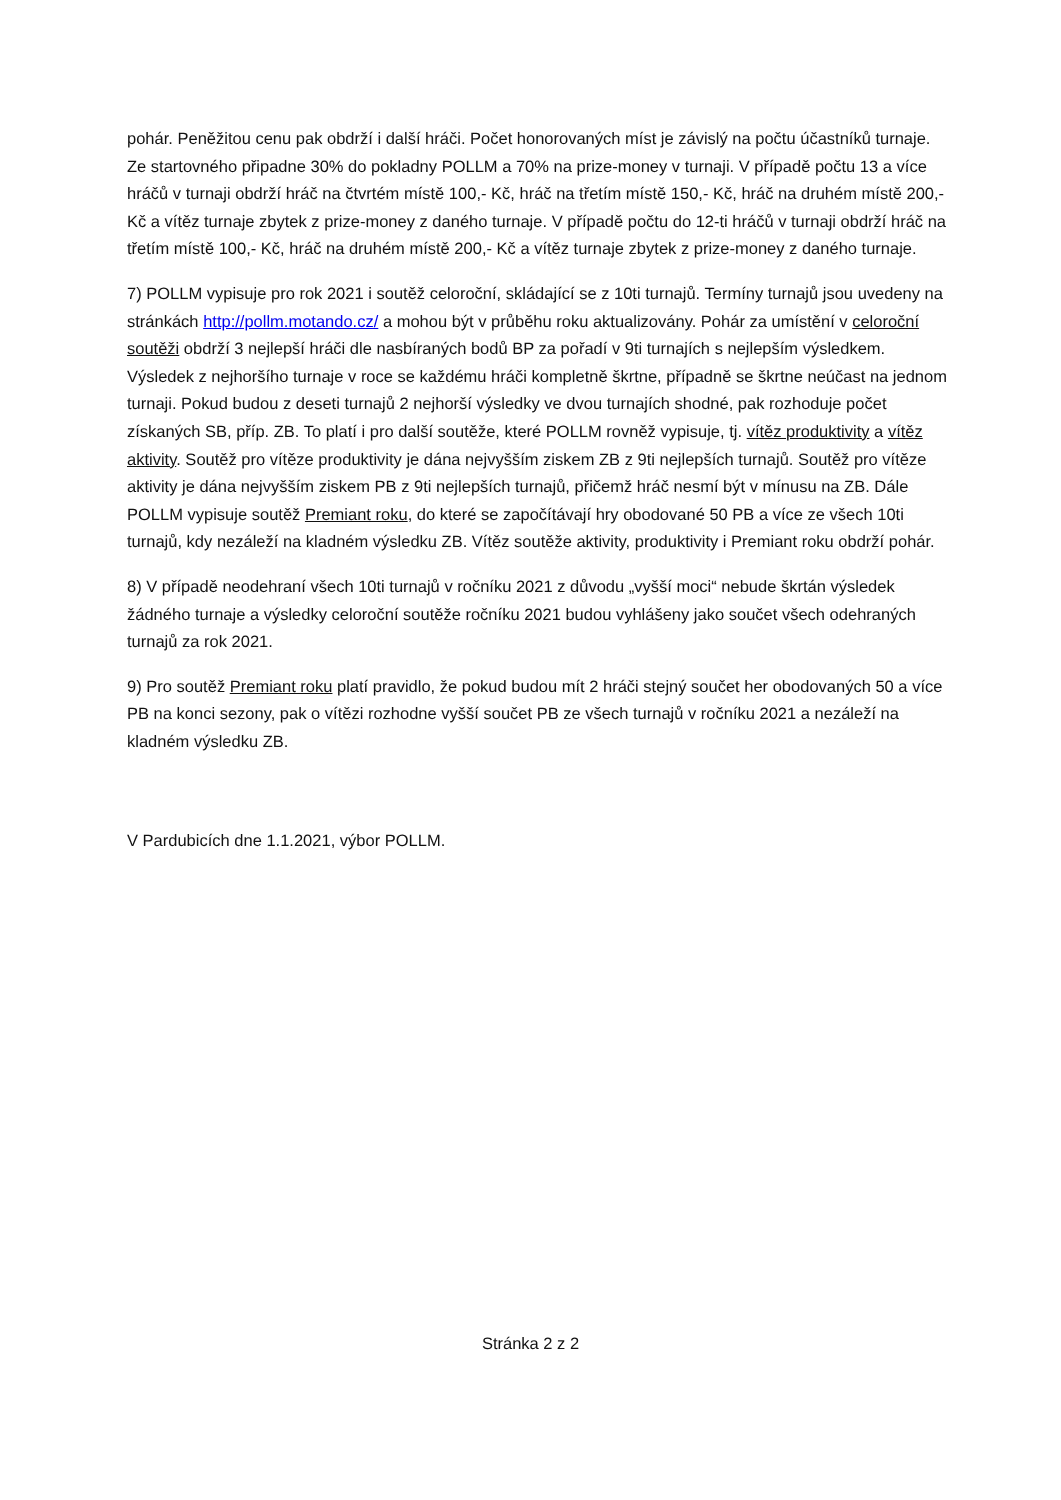pohár. Peněžitou cenu pak obdrží i další hráči. Počet honorovaných míst je závislý na počtu účastníků turnaje. Ze startovného připadne 30% do pokladny POLLM a 70% na prize-money v turnaji. V případě počtu 13 a více hráčů v turnaji obdrží hráč na čtvrtém místě 100,- Kč, hráč na třetím místě 150,- Kč, hráč na druhém místě 200,- Kč a vítěz turnaje zbytek z prize-money z daného turnaje. V případě počtu do 12-ti hráčů v turnaji obdrží hráč na třetím místě 100,- Kč, hráč na druhém místě 200,- Kč a vítěz turnaje zbytek z prize-money z daného turnaje.
7) POLLM vypisuje pro rok 2021 i soutěž celoroční, skládající se z 10ti turnajů. Termíny turnajů jsou uvedeny na stránkách http://pollm.motando.cz/ a mohou být v průběhu roku aktualizovány. Pohár za umístění v celoroční soutěži obdrží 3 nejlepší hráči dle nasbíraných bodů BP za pořadí v 9ti turnajích s nejlepším výsledkem. Výsledek z nejhoršího turnaje v roce se každému hráči kompletně škrtne, případně se škrtne neúčast na jednom turnaji. Pokud budou z deseti turnajů 2 nejhorší výsledky ve dvou turnajích shodné, pak rozhoduje počet získaných SB, příp. ZB. To platí i pro další soutěže, které POLLM rovněž vypisuje, tj. vítěz produktivity a vítěz aktivity. Soutěž pro vítěze produktivity je dána nejvyšším ziskem ZB z 9ti nejlepších turnajů. Soutěž pro vítěze aktivity je dána nejvyšším ziskem PB z 9ti nejlepších turnajů, přičemž hráč nesmí být v mínusu na ZB. Dále POLLM vypisuje soutěž Premiant roku, do které se započítávají hry obodované 50 PB a více ze všech 10ti turnajů, kdy nezáleží na kladném výsledku ZB. Vítěz soutěže aktivity, produktivity i Premiant roku obdrží pohár.
8) V případě neodehraní všech 10ti turnajů v ročníku 2021 z důvodu „vyšší moci“ nebude škrtán výsledek žádného turnaje a výsledky celoroční soutěže ročníku 2021 budou vyhlášeny jako součet všech odehraných turnajů za rok 2021.
9) Pro soutěž Premiant roku platí pravidlo, že pokud budou mít 2 hráči stejný součet her obodovaných 50 a více PB na konci sezony, pak o vítězi rozhodne vyšší součet PB ze všech turnajů v ročníku 2021 a nezáleží na kladném výsledku ZB.
V Pardubicích dne 1.1.2021, výbor POLLM.
Stránka 2 z 2